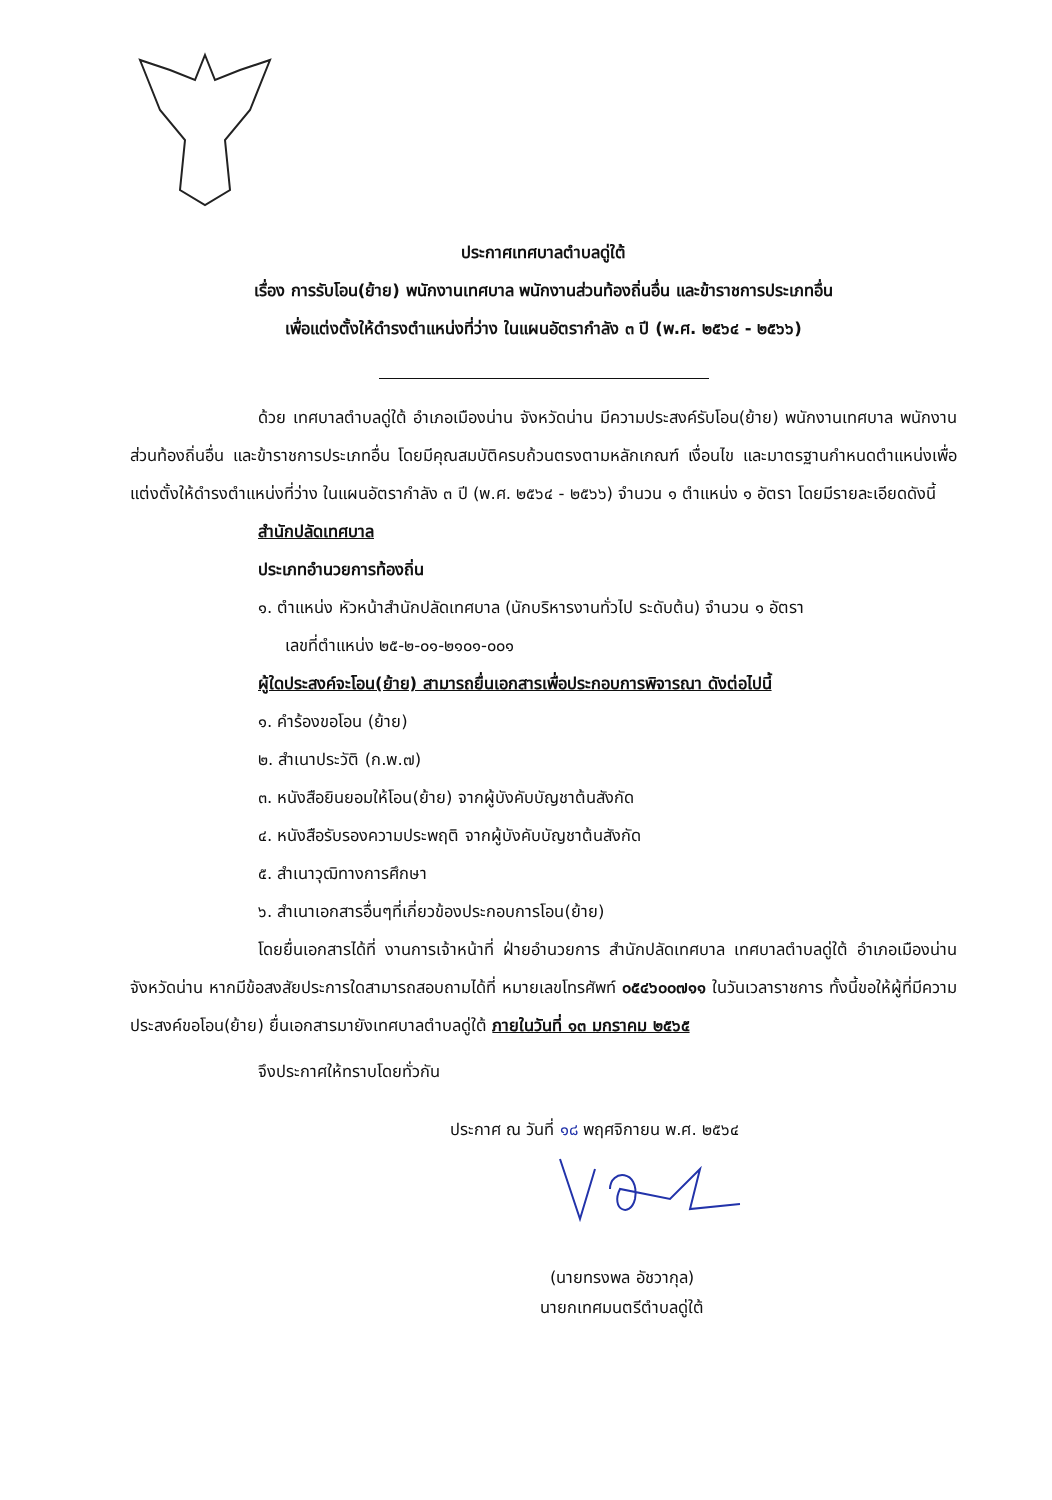ประกาศเทศบาลตำบลดู่ใต้
เรื่อง การรับโอน(ย้าย) พนักงานเทศบาล พนักงานส่วนท้องถิ่นอื่น และข้าราชการประเภทอื่น
เพื่อแต่งตั้งให้ดำรงตำแหน่งที่ว่าง ในแผนอัตรากำลัง ๓ ปี (พ.ศ. ๒๕๖๔ - ๒๕๖๖)
ด้วย เทศบาลตำบลดู่ใต้ อำเภอเมืองน่าน จังหวัดน่าน มีความประสงค์รับโอน(ย้าย) พนักงานเทศบาล พนักงานส่วนท้องถิ่นอื่น และข้าราชการประเภทอื่น โดยมีคุณสมบัติครบถ้วนตรงตามหลักเกณฑ์ เงื่อนไข และมาตรฐานกำหนดตำแหน่งเพื่อแต่งตั้งให้ดำรงตำแหน่งที่ว่าง ในแผนอัตรากำลัง ๓ ปี (พ.ศ. ๒๕๖๔ - ๒๕๖๖) จำนวน ๑ ตำแหน่ง ๑ อัตรา โดยมีรายละเอียดดังนี้
สำนักปลัดเทศบาล
ประเภทอำนวยการท้องถิ่น
๑. ตำแหน่ง หัวหน้าสำนักปลัดเทศบาล (นักบริหารงานทั่วไป ระดับต้น) จำนวน ๑ อัตรา
เลขที่ตำแหน่ง ๒๕-๒-๐๑-๒๑๐๑-๐๐๑
ผู้ใดประสงค์จะโอน(ย้าย) สามารถยื่นเอกสารเพื่อประกอบการพิจารณา ดังต่อไปนี้
๑. คำร้องขอโอน (ย้าย)
๒. สำเนาประวัติ (ก.พ.๗)
๓. หนังสือยินยอมให้โอน(ย้าย) จากผู้บังคับบัญชาต้นสังกัด
๔. หนังสือรับรองความประพฤติ จากผู้บังคับบัญชาต้นสังกัด
๕. สำเนาวุฒิทางการศึกษา
๖. สำเนาเอกสารอื่นๆที่เกี่ยวข้องประกอบการโอน(ย้าย)
โดยยื่นเอกสารได้ที่ งานการเจ้าหน้าที่ ฝ่ายอำนวยการ สำนักปลัดเทศบาล เทศบาลตำบลดู่ใต้ อำเภอเมืองน่าน จังหวัดน่าน หากมีข้อสงสัยประการใดสามารถสอบถามได้ที่ หมายเลขโทรศัพท์ ๐๕๔๖๐๐๗๑๑ ในวันเวลาราชการ ทั้งนี้ขอให้ผู้ที่มีความประสงค์ขอโอน(ย้าย) ยื่นเอกสารมายังเทศบาลตำบลดู่ใต้ ภายในวันที่ ๑๓ มกราคม ๒๕๖๕
จึงประกาศให้ทราบโดยทั่วกัน
ประกาศ ณ วันที่ ๑๘ พฤศจิกายน พ.ศ. ๒๕๖๔
(นายทรงพล อัชวากุล)
นายกเทศมนตรีตำบลดู่ใต้